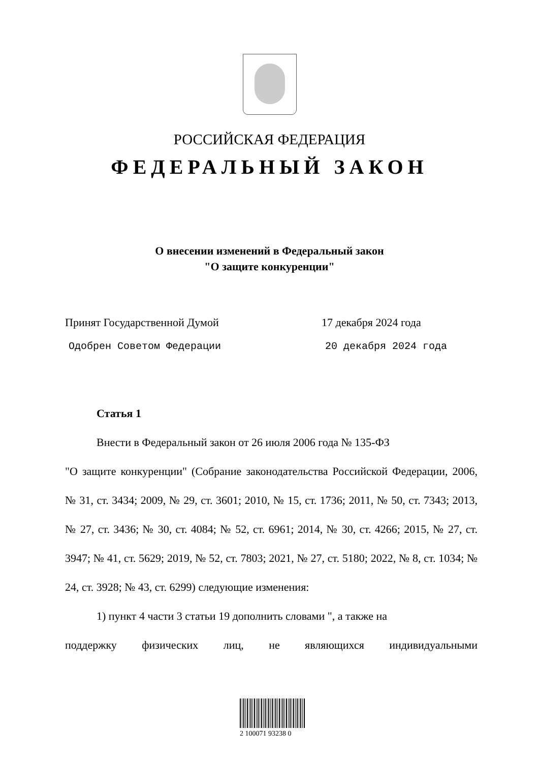РОССИЙСКАЯ ФЕДЕРАЦИЯ
ФЕДЕРАЛЬНЫЙ ЗАКОН
О внесении изменений в Федеральный закон
"О защите конкуренции"
Принят Государственной Думой 17 декабря 2024 года
Одобрен Советом Федерации 20 декабря 2024 года
Статья 1
Внести в Федеральный закон от 26 июля 2006 года № 135-ФЗ
"О защите конкуренции" (Собрание законодательства Российской Федерации, 2006, № 31, ст. 3434; 2009, № 29, ст. 3601; 2010, № 15, ст. 1736; 2011, № 50, ст. 7343; 2013, № 27, ст. 3436; № 30, ст. 4084; № 52, ст. 6961; 2014, № 30, ст. 4266; 2015, № 27, ст. 3947; № 41, ст. 5629; 2019, № 52, ст. 7803; 2021, № 27, ст. 5180; 2022, № 8, ст. 1034; № 24, ст. 3928; № 43, ст. 6299) следующие изменения:
1) пункт 4 части 3 статьи 19 дополнить словами ", а также на
поддержку физических лиц, не являющихся индивидуальными
2 100071 93238 0